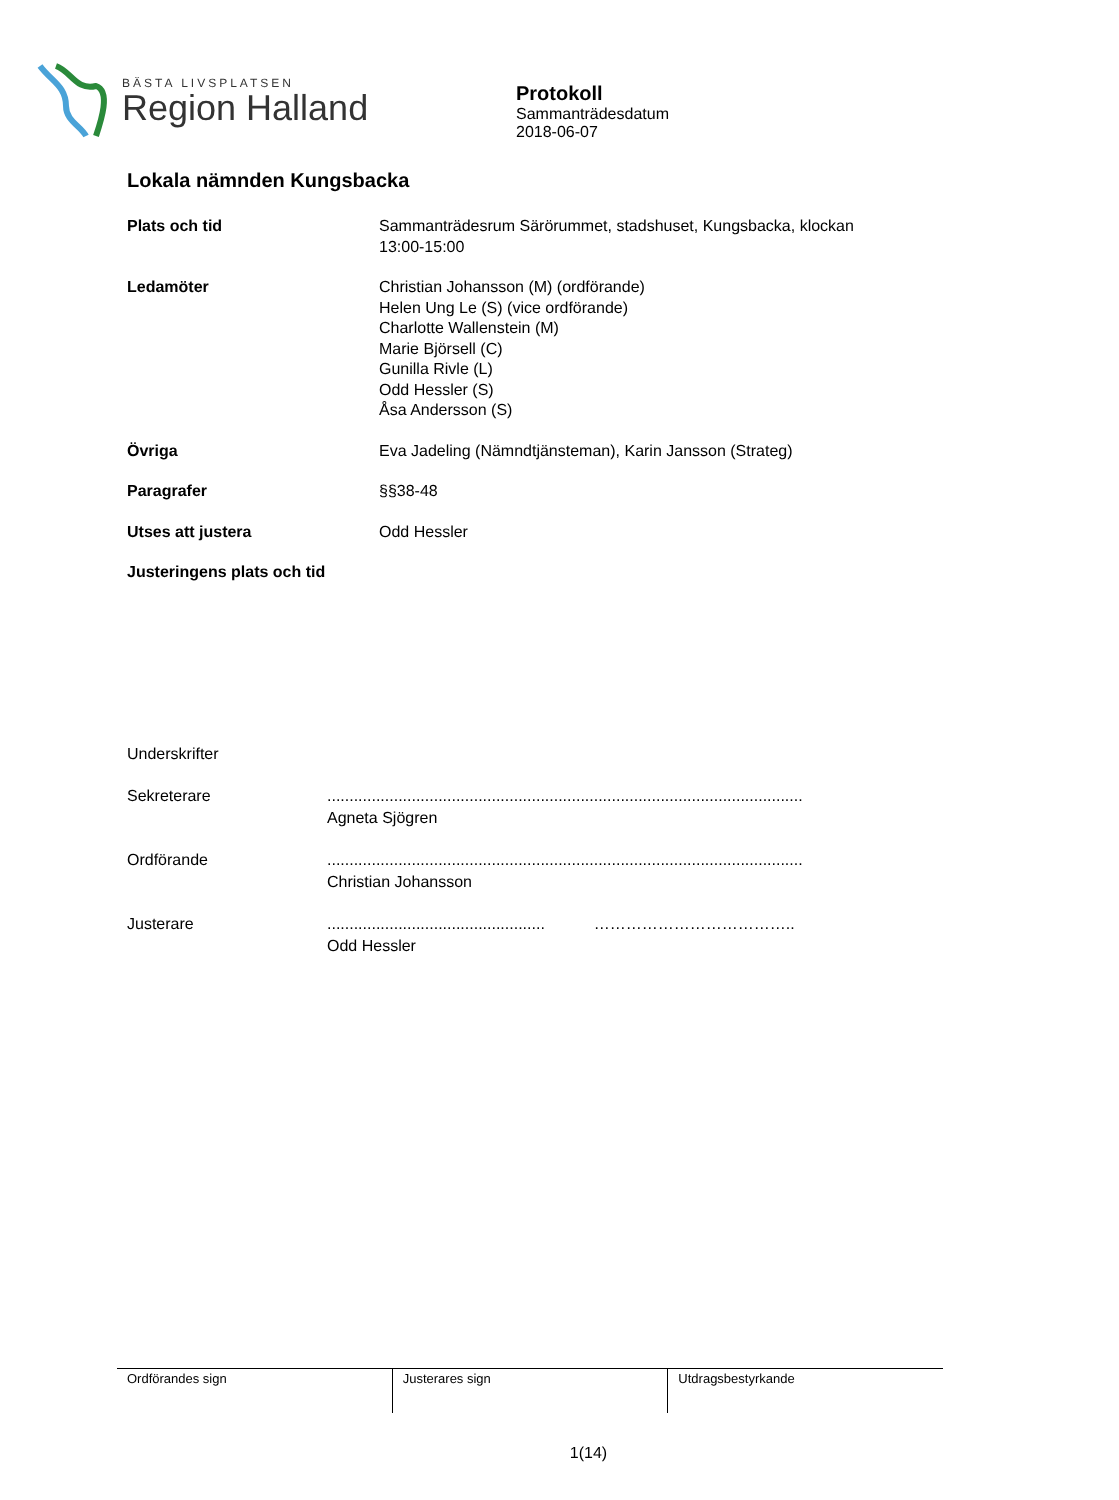BÄSTA LIVSPLATSEN
Region Halland
Protokoll
Sammanträdesdatum
2018-06-07
Lokala nämnden Kungsbacka
Plats och tid Sammanträdesrum Särörummet, stadshuset, Kungsbacka, klockan
13:00-15:00
Ledamöter Christian Johansson (M) (ordförande)
Helen Ung Le (S) (vice ordförande)
Charlotte Wallenstein (M)
Marie Björsell (C)
Gunilla Rivle (L)
Odd Hessler (S)
Åsa Andersson (S)
Övriga Eva Jadeling (Nämndtjänsteman), Karin Jansson (Strateg)
Paragrafer §§38-48
Utses att justera Odd Hessler
Justeringens plats och tid
Underskrifter
Sekreterare ...........................................................................................................
Agneta Sjögren
Ordförande ...........................................................................................................
Christian Johansson
Justerare ................................................. ………………………………..
Odd Hessler
Ordförandes sign Justerares sign Utdragsbestyrkande
1(14)